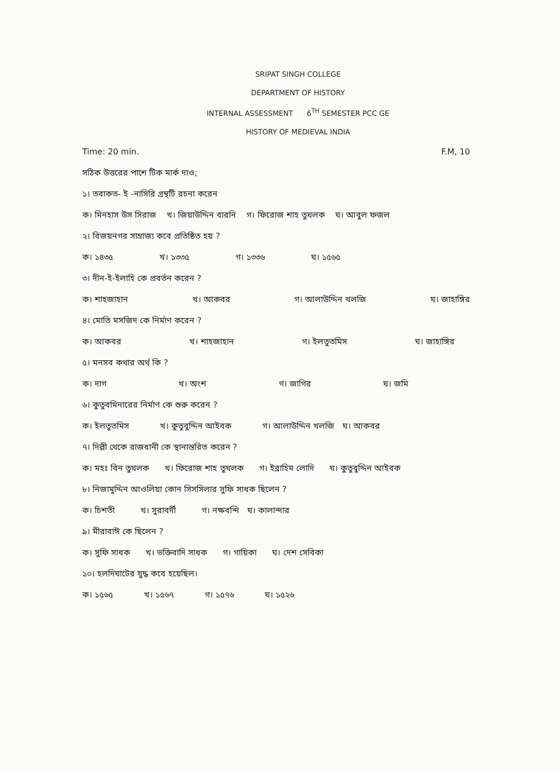SRIPAT SINGH COLLEGE
DEPARTMENT OF HISTORY
INTERNAL ASSESSMENT 6<sup>TH</sup> SEMESTER PCC GE
HISTORY OF MEDIEVAL INDIA
Time: 20 min. F.M, 10
সঠিক উত্তরের পাশে টিক মার্ক দাও;
১। তবাকত- ই -নাসিরি গ্রন্থটি রচনা করেন
ক। মিনহাস উস সিরাজ খ। জিয়াউদ্দিন বারনি গ। ফিরোজ শাহ তুঘলক ঘ। আবুল ফজল
২। বিজয়নগর সাম্রাজ্য কবে প্রতিষ্ঠিত হয় ?
ক। ১৪৩৫ খ। ১৩৩৫ গ। ১৩৩৬ ঘ। ১৫৬৫
৩। দীন-ই-ইলাহি কে প্রবর্তন করেন ?
ক। শাহজাহান খ। আকবর গ। আলাউদ্দিন খলজি ঘ। জাহাঙ্গির
৪। মোতি মসজিদ কে নির্মাণ করেন ?
ক। আকবর খ। শাহজাহান গ। ইলতুতমিস ঘ। জাহাঙ্গির
৫। মনসব কথার অর্থ কি ?
ক। দাগ খ। অংশ গ। জাগির ঘ। জমি
৬। কুতুবমিনারের নির্মাণ কে শুরু করেন ?
ক। ইলতুতমিস খ। কুতুবুদ্দিন আইবক গ। আলাউদ্দিন খলজি ঘ। আকবর
৭। দিল্লী থেকে রাজধানী কে স্থানান্তরিত করেন ?
ক। মহঃ বিন তুঘলক খ। ফিরোজ শাহ তুঘলক গ। ইব্রাহিম লোদি ঘ। কুতুবুদ্দিন আইবক
৮। নিজামুদ্দিন আওলিয়া কোন সিসসিলার সুফি সাধক ছিলেন ?
ক। চিশতী খ। সুরাবর্দী গ। নক্ষবন্দি ঘ। কালান্দার
৯। মীরাবাঈ কে ছিলেন ?
ক। সুফি সাধক খ। ভক্তিবাদি সাধক গ। গায়িকা ঘ। দেশ সেবিকা
১০। হলদিঘাটের যুদ্ধ কবে হয়েছিল।
ক। ১৫৬৫ খ। ১৫৬৭ গ। ১৫৭৬ ঘ। ১৫২৬